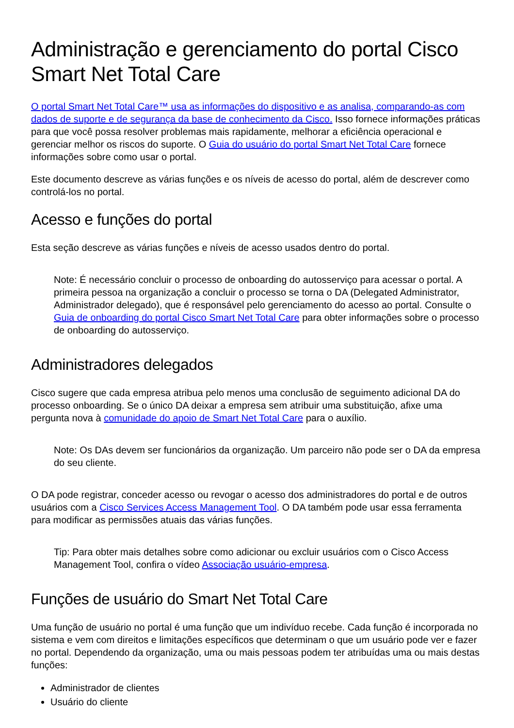Administração e gerenciamento do portal Cisco Smart Net Total Care
O portal Smart Net Total Care™ usa as informações do dispositivo e as analisa, comparando-as com dados de suporte e de segurança da base de conhecimento da Cisco. Isso fornece informações práticas para que você possa resolver problemas mais rapidamente, melhorar a eficiência operacional e gerenciar melhor os riscos do suporte. O Guia do usuário do portal Smart Net Total Care fornece informações sobre como usar o portal.
Este documento descreve as várias funções e os níveis de acesso do portal, além de descrever como controlá-los no portal.
Acesso e funções do portal
Esta seção descreve as várias funções e níveis de acesso usados dentro do portal.
Note: É necessário concluir o processo de onboarding do autosserviço para acessar o portal. A primeira pessoa na organização a concluir o processo se torna o DA (Delegated Administrator, Administrador delegado), que é responsável pelo gerenciamento do acesso ao portal. Consulte o Guia de onboarding do portal Cisco Smart Net Total Care para obter informações sobre o processo de onboarding do autosserviço.
Administradores delegados
Cisco sugere que cada empresa atribua pelo menos uma conclusão de seguimento adicional DA do processo onboarding. Se o único DA deixar a empresa sem atribuir uma substituição, afixe uma pergunta nova à comunidade do apoio de Smart Net Total Care para o auxílio.
Note: Os DAs devem ser funcionários da organização. Um parceiro não pode ser o DA da empresa do seu cliente.
O DA pode registrar, conceder acesso ou revogar o acesso dos administradores do portal e de outros usuários com a Cisco Services Access Management Tool. O DA também pode usar essa ferramenta para modificar as permissões atuais das várias funções.
Tip: Para obter mais detalhes sobre como adicionar ou excluir usuários com o Cisco Access Management Tool, confira o vídeo Associação usuário-empresa.
Funções de usuário do Smart Net Total Care
Uma função de usuário no portal é uma função que um indivíduo recebe. Cada função é incorporada no sistema e vem com direitos e limitações específicos que determinam o que um usuário pode ver e fazer no portal. Dependendo da organização, uma ou mais pessoas podem ter atribuídas uma ou mais destas funções:
Administrador de clientes
Usuário do cliente